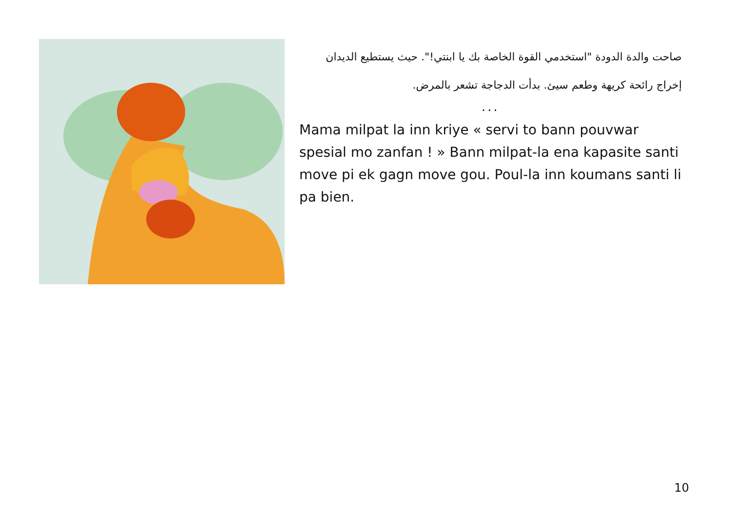صاحت والدة الدودة "استخدمي القوة الخاصة بك يا ابنتي!". حيث يستطيع الديدان إخراج رائحة كريهة وطعم سيئ. بدأت الدجاجة تشعر بالمرض.
...
Mama milpat la inn kriye « servi to bann pouvwar spesial mo zanfan ! » Bann milpat-la ena kapasite santi move pi ek gagn move gou. Poul-la inn koumans santi li pa bien.
10